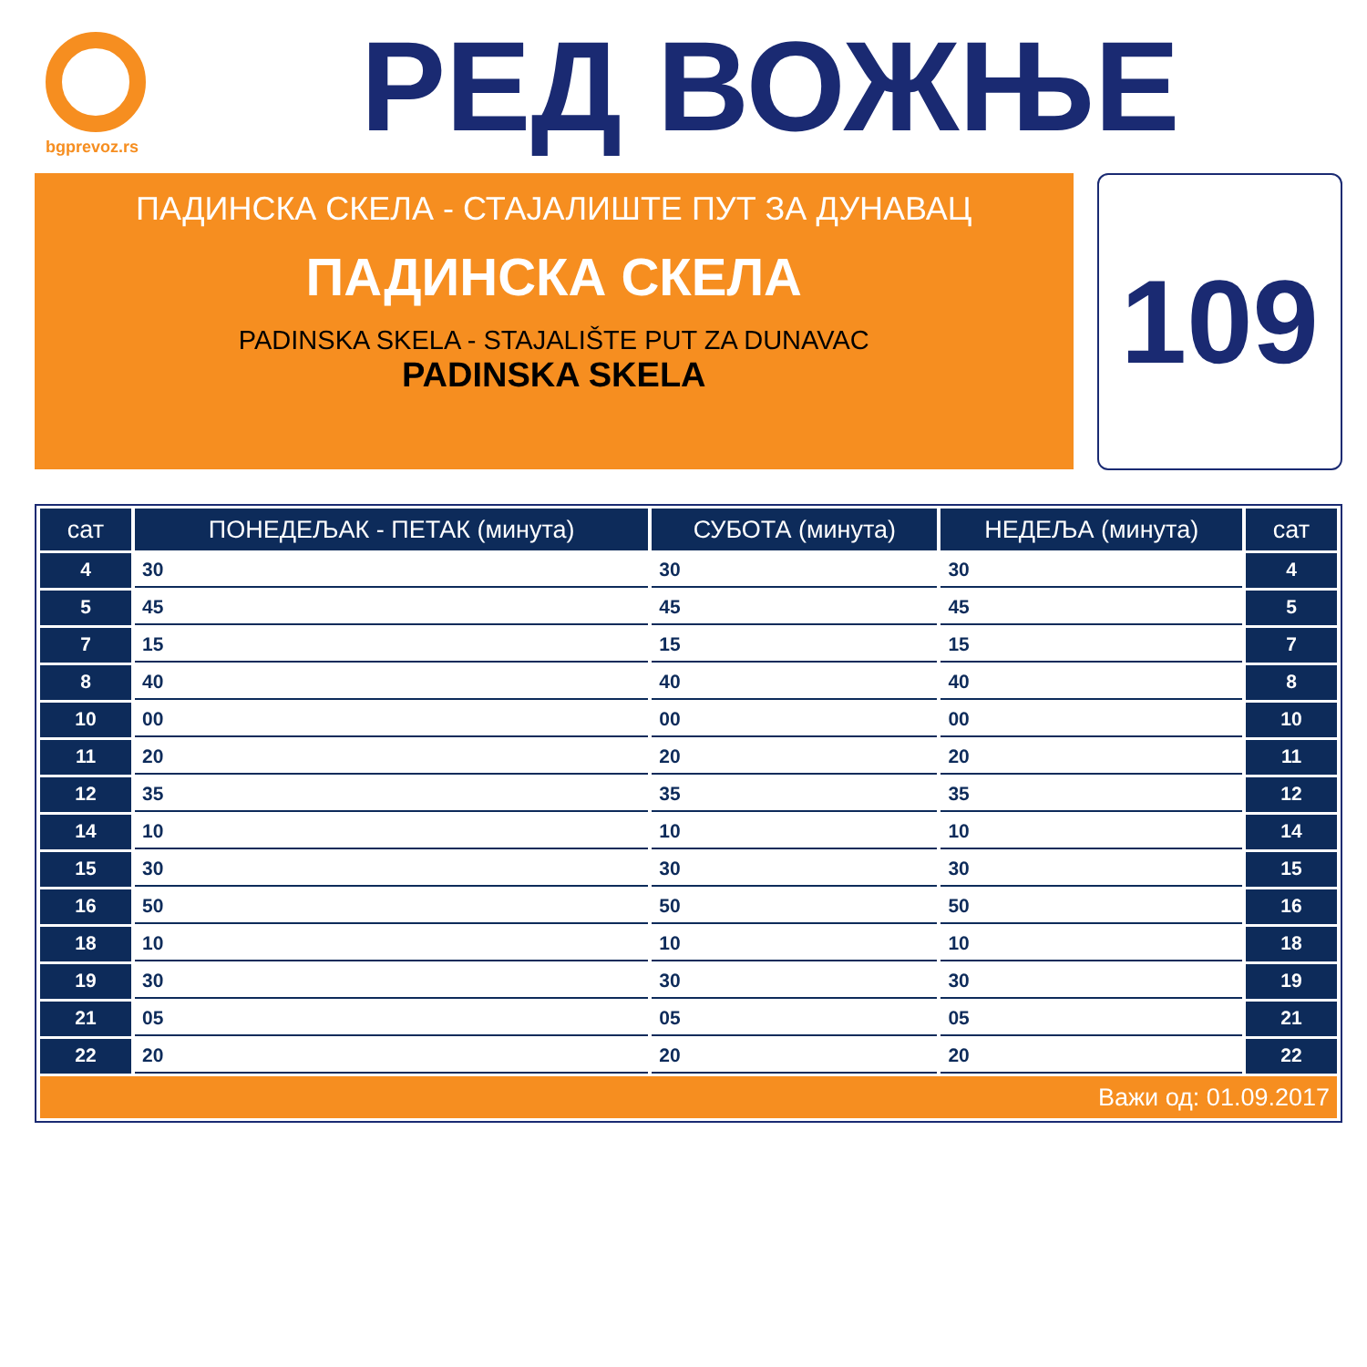bgprevoz.rs
РЕД ВОЖЊЕ
ПАДИНСКА СКЕЛА - СТАЈАЛИШТЕ ПУТ ЗА ДУНАВАЦ
ПАДИНСКА СКЕЛА
PADINSKA SKELA - STAJALIŠTE PUT ZA DUNAVAC
PADINSKA SKELA
109
| сат | ПОНЕДЕЉАК - ПЕТАК (минута) | СУБОТА (минута) | НЕДЕЉА (минута) | сат |
| --- | --- | --- | --- | --- |
| 4 | 30 | 30 | 30 | 4 |
| 5 | 45 | 45 | 45 | 5 |
| 7 | 15 | 15 | 15 | 7 |
| 8 | 40 | 40 | 40 | 8 |
| 10 | 00 | 00 | 00 | 10 |
| 11 | 20 | 20 | 20 | 11 |
| 12 | 35 | 35 | 35 | 12 |
| 14 | 10 | 10 | 10 | 14 |
| 15 | 30 | 30 | 30 | 15 |
| 16 | 50 | 50 | 50 | 16 |
| 18 | 10 | 10 | 10 | 18 |
| 19 | 30 | 30 | 30 | 19 |
| 21 | 05 | 05 | 05 | 21 |
| 22 | 20 | 20 | 20 | 22 |
| Важи од: 01.09.2017 | | | | |